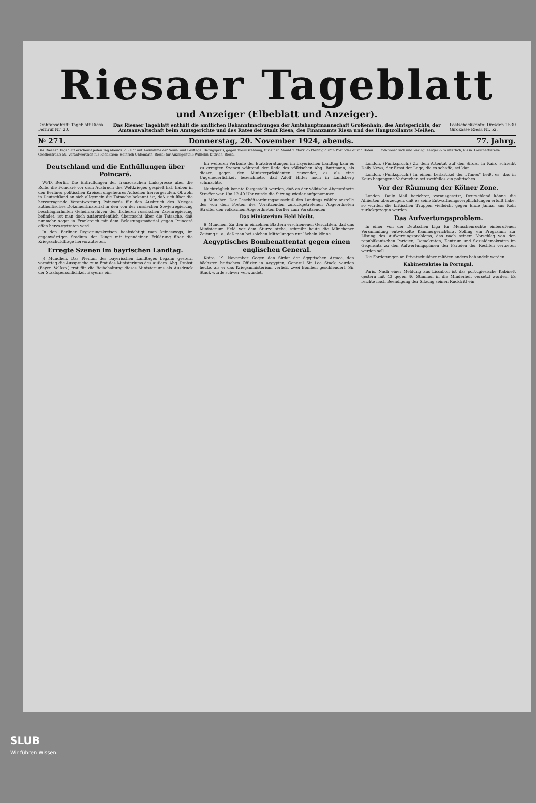Riesaer Tageblatt
und Anzeiger (Elbeblatt und Anzeiger).
Drahtanschrift: Tageblatt Riesa.
Fernruf Nr. 20.
Das Riesaer Tageblatt enthält die amtlichen Bekanntmachungen der Amtshauptmannschaft Großenhain, des Amtsgerichts, der Amtsanwaltschaft beim Amtsgerichte und des Rates der Stadt Riesa, des Finanzamts Riesa und des Hauptzollamts Meißen.
Postscheckkonto: Dresden 1530
Girokasse Riesa Nr. 52.
№ 271. Donnerstag, 20. November 1924, abends. 77. Jahrg.
Das Riesaer Tageblatt erscheint jeden Tag abends ½6 Uhr mit Ausnahme der Sonn- und Festtage. Bezugspreis, gegen Vorauszahlung, für einen Monat 2 Mark 25 Pfennig durch Post oder durch Boten. ... Rotationsdruck und Verlag: Langer & Winterlich, Riesa. Geschäftsstelle: Goethestraße 59. Verantwortlich für Redaktion: Heinrich Uhlemann, Riesa; für Anzeigenteil: Wilhelm Dittrich, Riesa.
Deutschland und die Enthüllungen über Poincaré.
WPD. Berlin. Die Enthüllungen der französischen Linkspresse über die Rolle, die Poincaré vor dem Ausbruch des Weltkrieges gespielt hat, haben in den Berliner politischen Kreisen ungeheures Aufsehen hervorgerufen. Obwohl in Deutschland an sich allgemein die Tatsache bekannt ist, daß sich über die hervorragende Verantwortung Poincarés für den Ausbruch des Krieges authentisches Dokumentmaterial in den von der russischen Sowjetregierung beschlagnahmten Geheimarchiven der früheren russischen Zarenregierung befindet, ist man doch außerordentlich überrascht über die Tatsache, daß nunmehr sogar in Frankreich mit dem Belastungsmaterial gegen Poincaré offen hervorgetreten wird.
In den Berliner Regierungskreisen beabsichtigt man keineswegs, im gegenwärtigen Stadium der Dinge mit irgendeiner Erklärung über die Kriegsschuldfrage hervorzutreten.
Erregte Szenen im bayrischen Landtag.
)( München. Das Plenum des bayerischen Landtages begann gestern vormittag die Aussprache zum Etat des Ministeriums des Äußern. Abg. Probst (Bayer. Volksp.) trat für die Beibehaltung dieses Ministeriums als Ausdruck der Staatspersönlichkeit Bayerns ein.
Im weiteren Verlaufe der Etatsberatungen im bayerischen Landtag kam es zu erregten Szenen während der Rede des völkischen Abg. Buttmann, als dieser, gegen den Ministerpräsidenten gewendet, es als eine Ungeheuerlichkeit bezeichnete, daß Adolf Hitler noch in Landsberg schmachte.
Nachträglich konnte festgestellt werden, daß es der völkische Abgeordnete Straffer war. Um 12.40 Uhr wurde die Sitzung wieder aufgenommen.
)( München. Der Geschäftsordnungsausschuß des Landtags wählte anstelle des von dem Posten des Vorsitzenden zurückgetretenen Abgeordneten Straffer den völkischen Abgeordneten Dörfler zum Vorsitzenden.
Das Ministerium Held bleibt.
)( München. Zu den in einzelnen Blättern erschienenen Gerüchten, daß das Ministerium Held vor dem Sturze stehe, schreibt heute die Münchener Zeitung u. a., daß man bei solchen Mitteilungen nur lächeln könne.
Aegyptisches Bombenattentat gegen einen englischen General.
Kairo, 19. November. Gegen den Sirdar der ägyptischen Armee, den höchsten britischen Offizier in Aegypten, General Sir Lee Stack, wurden heute, als er das Kriegsministerium verließ, zwei Bomben geschleudert. Sir Stack wurde schwer verwundet.
London. (Funkspruch.) Zu dem Attentat auf den Sirdar in Kairo schreibt Daily News, der Ernst der Lage, die es schaffe, sei klar.
London. (Funkspruch.) In einem Leitartikel der „Times" heißt es, das in Kairo begangene Verbrechen sei zweifellos ein politisches.
Vor der Räumung der Kölner Zone.
London. Daily Mail berichtet, vorausgesetzt, Deutschland könne die Alliierten überzeugen, daß es seine Entwaffnungsverpflichtungen erfüllt habe, so würden die britischen Truppen vielleicht gegen Ende Januar aus Köln zurückgezogen werden.
Das Aufwertungsproblem.
In einer von der Deutschen Liga für Menschenrechte einberufenen Versammlung entwickelte Kammergerichtsrat Sölling ein Programm zur Lösung des Aufwertungsproblems, das nach seinem Vorschlag von den republikanischen Parteien, Demokraten, Zentrum und Sozialdemokraten im Gegensatz zu den Aufwertungsplänen der Parteien der Rechten vertreten werden soll.
Die Forderungen an Privatschuldner müßten anders behandelt werden.
Kabinettskrise in Portugal.
Paris. Nach einer Meldung aus Lissabon ist das portugiesische Kabinett gestern mit 43 gegen 46 Stimmen in die Minderheit versetzt worden. Es reichte nach Beendigung der Sitzung seinen Rücktritt ein.
SLUB
Wir führen Wissen.